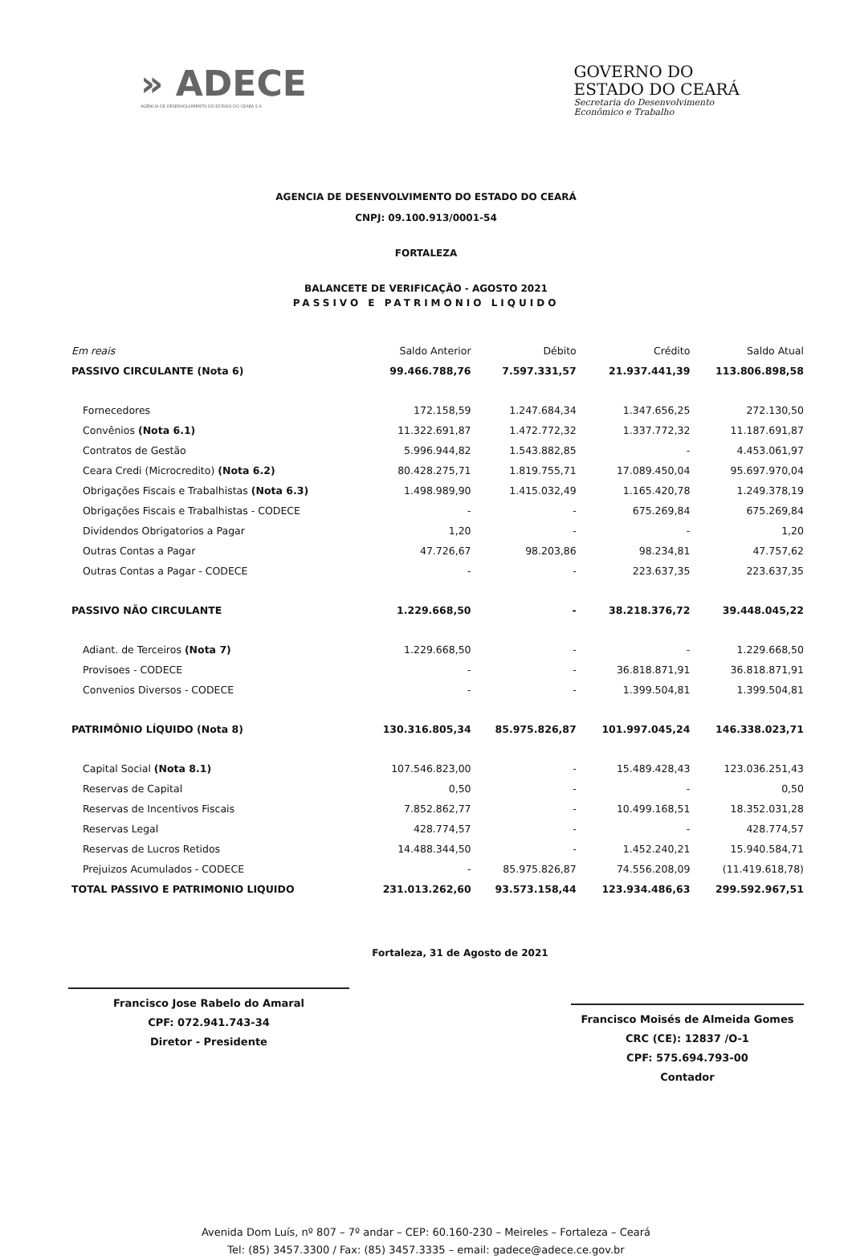» ADECE
AGÊNCIA DE DESENVOLVIMENTO DO ESTADO DO CEARÁ S.A
GOVERNO DO
ESTADO DO CEARÁ
Secretaria do Desenvolvimento
Econômico e Trabalho
AGENCIA DE DESENVOLVIMENTO DO ESTADO DO CEARÁ
CNPJ: 09.100.913/0001-54
FORTALEZA
BALANCETE DE VERIFICAÇÃO - AGOSTO 2021
PASSIVO E PATRIMONIO LIQUIDO
| Em reais | Saldo Anterior | Débito | Crédito | Saldo Atual |
| --- | --- | --- | --- | --- |
| PASSIVO CIRCULANTE (Nota 6) | 99.466.788,76 | 7.597.331,57 | 21.937.441,39 | 113.806.898,58 |
| Fornecedores | 172.158,59 | 1.247.684,34 | 1.347.656,25 | 272.130,50 |
| Convênios (Nota 6.1) | 11.322.691,87 | 1.472.772,32 | 1.337.772,32 | 11.187.691,87 |
| Contratos de Gestão | 5.996.944,82 | 1.543.882,85 | - | 4.453.061,97 |
| Ceara Credi (Microcredito) (Nota 6.2) | 80.428.275,71 | 1.819.755,71 | 17.089.450,04 | 95.697.970,04 |
| Obrigações Fiscais e Trabalhistas (Nota 6.3) | 1.498.989,90 | 1.415.032,49 | 1.165.420,78 | 1.249.378,19 |
| Obrigações Fiscais e Trabalhistas - CODECE | - | - | 675.269,84 | 675.269,84 |
| Dividendos Obrigatorios a Pagar | 1,20 | - | - | 1,20 |
| Outras Contas a Pagar | 47.726,67 | 98.203,86 | 98.234,81 | 47.757,62 |
| Outras Contas a Pagar - CODECE | - | - | 223.637,35 | 223.637,35 |
| PASSIVO NÃO CIRCULANTE | 1.229.668,50 | - | 38.218.376,72 | 39.448.045,22 |
| Adiant. de Terceiros (Nota 7) | 1.229.668,50 | - | - | 1.229.668,50 |
| Provisoes - CODECE | - | - | 36.818.871,91 | 36.818.871,91 |
| Convenios Diversos - CODECE | - | - | 1.399.504,81 | 1.399.504,81 |
| PATRIMÔNIO LÍQUIDO (Nota 8) | 130.316.805,34 | 85.975.826,87 | 101.997.045,24 | 146.338.023,71 |
| Capital Social (Nota 8.1) | 107.546.823,00 | - | 15.489.428,43 | 123.036.251,43 |
| Reservas de Capital | 0,50 | - | - | 0,50 |
| Reservas de Incentivos Fiscais | 7.852.862,77 | - | 10.499.168,51 | 18.352.031,28 |
| Reservas Legal | 428.774,57 | - | - | 428.774,57 |
| Reservas de Lucros Retidos | 14.488.344,50 | - | 1.452.240,21 | 15.940.584,71 |
| Prejuizos Acumulados - CODECE | - | 85.975.826,87 | 74.556.208,09 | (11.419.618,78) |
| TOTAL PASSIVO E PATRIMONIO LIQUIDO | 231.013.262,60 | 93.573.158,44 | 123.934.486,63 | 299.592.967,51 |
Francisco Jose Rabelo do Amaral
CPF: 072.941.743-34
Diretor - Presidente
Fortaleza, 31 de Agosto de 2021
Francisco Moisés de Almeida Gomes
CRC (CE): 12837 /O-1
CPF: 575.694.793-00
Contador
Avenida Dom Luís, nº 807 – 7º andar – CEP: 60.160-230 – Meireles – Fortaleza – Ceará
Tel: (85) 3457.3300 / Fax: (85) 3457.3335 – email: gadece@adece.ce.gov.br